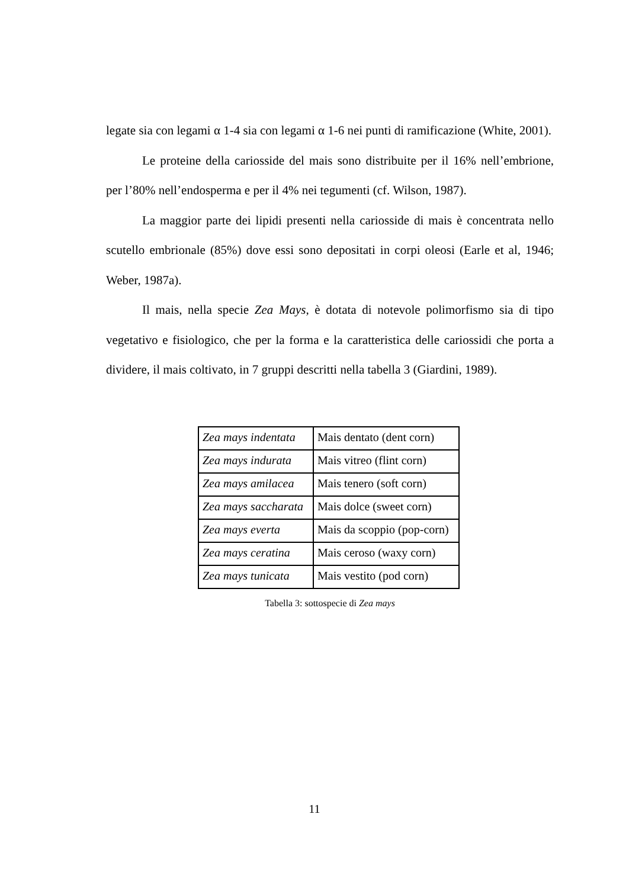legate sia con legami α 1-4 sia con legami α 1-6 nei punti di ramificazione (White, 2001).
Le proteine della cariosside del mais sono distribuite per il 16% nell’embrione, per l’80% nell’endosperma e per il 4% nei tegumenti (cf. Wilson, 1987).
La maggior parte dei lipidi presenti nella cariosside di mais è concentrata nello scutello embrionale (85%) dove essi sono depositati in corpi oleosi (Earle et al, 1946; Weber, 1987a).
Il mais, nella specie Zea Mays, è dotata di notevole polimorfismo sia di tipo vegetativo e fisiologico, che per la forma e la caratteristica delle cariossidi che porta a dividere, il mais coltivato, in 7 gruppi descritti nella tabella 3 (Giardini, 1989).
| Zea mays indentata | Mais dentato (dent corn) |
| Zea mays indurata | Mais vitreo (flint corn) |
| Zea mays amilacea | Mais tenero (soft corn) |
| Zea mays saccharata | Mais dolce (sweet corn) |
| Zea mays everta | Mais da scoppio (pop-corn) |
| Zea mays ceratina | Mais ceroso (waxy corn) |
| Zea mays tunicata | Mais vestito (pod corn) |
Tabella 3: sottospecie di Zea mays
11